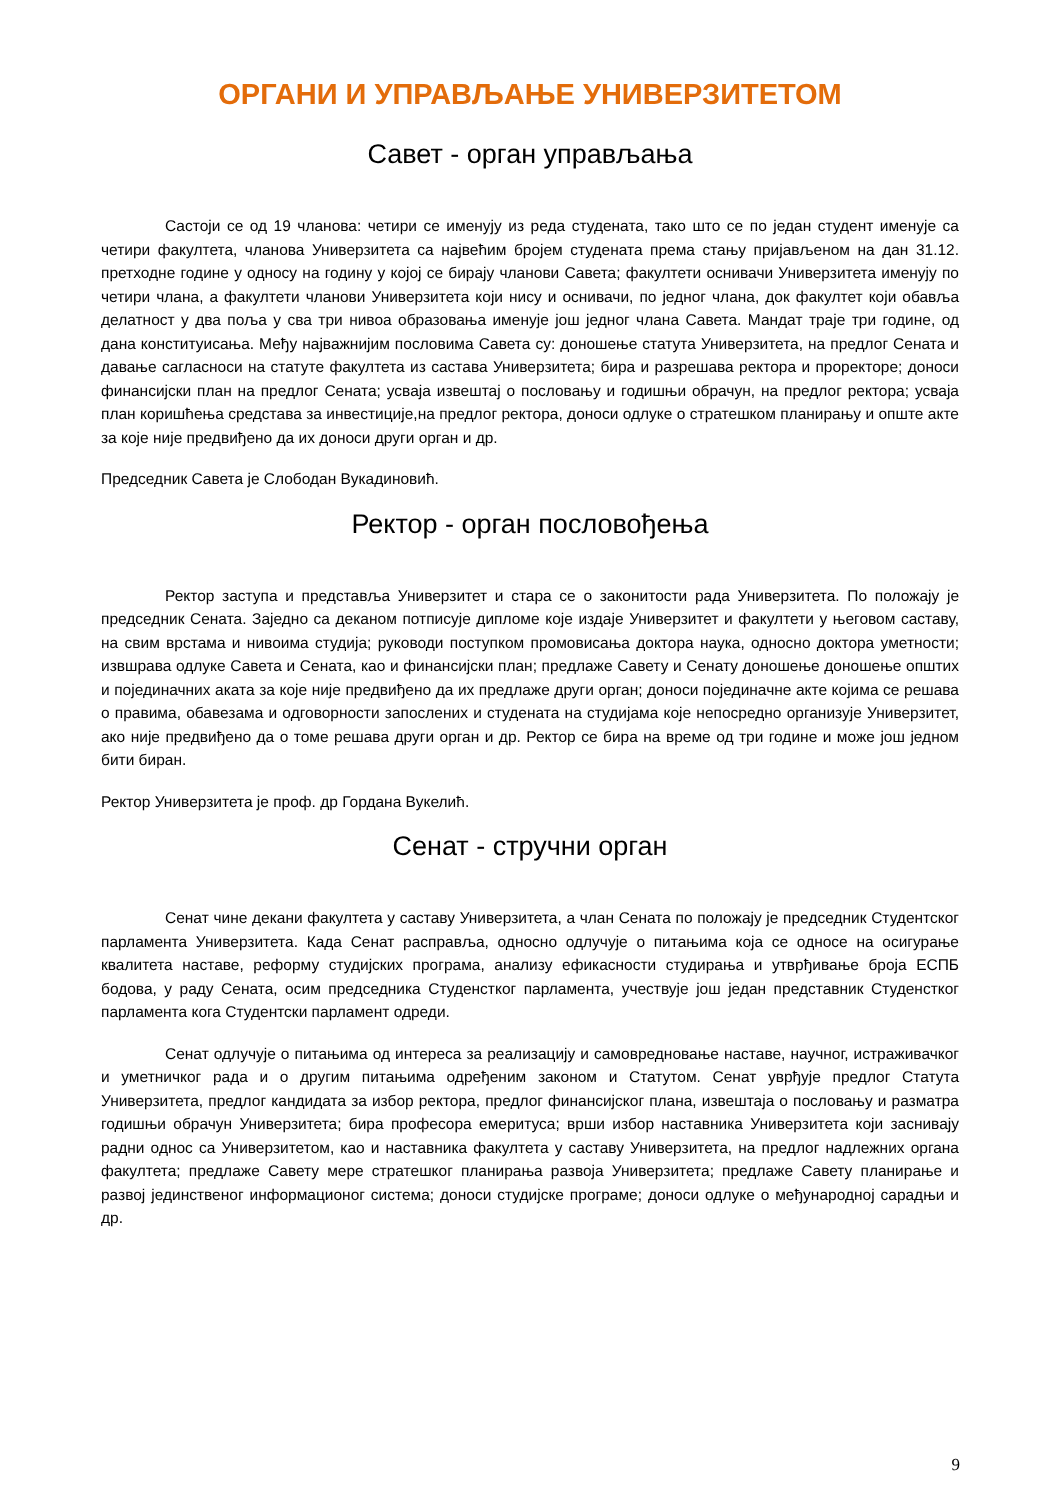ОРГАНИ И УПРАВЉАЊЕ УНИВЕРЗИТЕТОМ
Савет - орган управљања
Састоји се од 19 чланова: четири се именују из реда студената, тако што се по један студент именује са четири факултета, чланова Универзитета са највећим бројем студената према стању пријављеном на дан 31.12. претходне године у односу на годину у којој се бирају чланови Савета; факултети оснивачи Универзитета именују по четири члана, а факултети чланови Универзитета који нису и оснивачи, по једног члана, док факултет који обавља делатност у два поља у сва три нивоа образовања именује још једног члана Савета. Мандат траје три године, од дана конституисања. Међу најважнијим пословима Савета су: доношење статута Универзитета, на предлог Сената и давање сагласноси на статуте факултета из састава Универзитета; бира и разрешава ректора и проректоре; доноси финансијски план на предлог Сената; усваја извештај о пословању и годишњи обрачун, на предлог ректора; усваја план коришћења средстава за инвестиције,на предлог ректора, доноси одлуке о стратешком планирању и опште акте за које није предвиђено да их доноси други орган и др.
Председник Савета је Слободан Вукадиновић.
Ректор - орган пословођења
Ректор заступа и представља Универзитет и стара се о законитости рада Универзитета. По положају је председник Сената. Заједно са деканом потписује дипломе које издаје Универзитет и факултети у његовом саставу, на свим врстама и нивоима студија; руководи поступком промовисања доктора наука, односно доктора уметности; извшрава одлуке Савета и Сената, као и финансијски план; предлаже Савету и Сенату доношење доношење општих и појединачних аката за које није предвиђено да их предлаже други орган; доноси појединачне акте којима се решава о правима, обавезама и одговорности запослених и студената на студијама које непосредно организује Универзитет, ако није предвиђено да о томе решава други орган и др. Ректор се бира на време од три године и може још једном бити биран.
Ректор Универзитета је проф. др Гордана Вукелић.
Сенат - стручни орган
Сенат чине декани факултета у саставу Универзитета, а члан Сената по положају је председник Студентског парламента Универзитета. Када Сенат расправља, односно одлучује о питањима која се односе на осигурање квалитета наставе, реформу студијских програма, анализу ефикасности студирања и утврђивање броја ЕСПБ бодова, у раду Сената, осим председника Студенстког парламента, учествује још један представник Студенстког парламента кога Студентски парламент одреди.
Сенат одлучује о питањима од интереса за реализацију и самовредновање наставе, научног, истраживачког и уметничког рада и о другим питањима одређеним законом и Статутом. Сенат уврђује предлог Статута Универзитета, предлог кандидата за избор ректора, предлог финансијског плана, извештаја о пословању и разматра годишњи обрачун Универзитета; бира професора емеритуса; врши избор наставника Универзитета који заснивају радни однос са Универзитетом, као и наставника факултета у саставу Универзитета, на предлог надлежних органа факултета; предлаже Савету мере стратешког планирања развоја Универзитета; предлаже Савету планирање и развој јединственог информационог система; доноси студијске програме; доноси одлуке о међународној сарадњи и др.
9